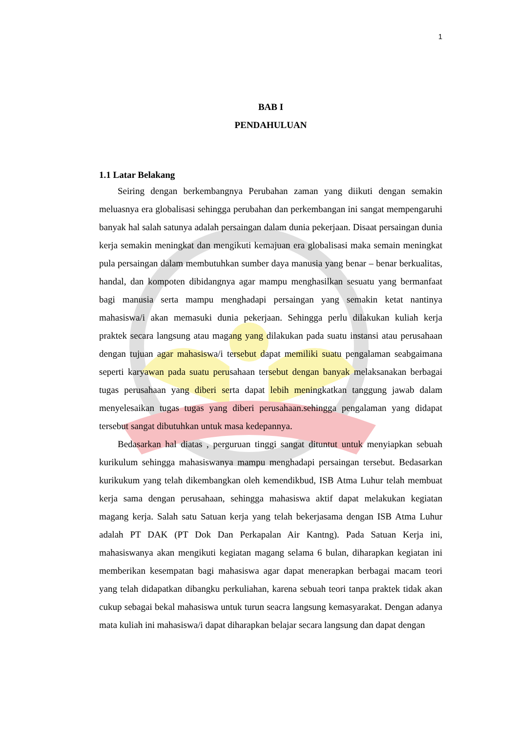1
BAB I
PENDAHULUAN
1.1 Latar Belakang
Seiring dengan berkembangnya Perubahan zaman yang diikuti dengan semakin meluasnya era globalisasi sehingga perubahan dan perkembangan ini sangat mempengaruhi banyak hal salah satunya adalah persaingan dalam dunia pekerjaan. Disaat persaingan dunia kerja semakin meningkat dan mengikuti kemajuan era globalisasi maka semain meningkat pula persaingan dalam membutuhkan sumber daya manusia yang benar – benar berkualitas, handal, dan kompoten dibidangnya agar mampu menghasilkan sesuatu yang bermanfaat bagi manusia serta mampu menghadapi persaingan yang semakin ketat nantinya mahasiswa/i akan memasuki dunia pekerjaan. Sehingga perlu dilakukan kuliah kerja praktek secara langsung atau magang yang dilakukan pada suatu instansi atau perusahaan dengan tujuan agar mahasiswa/i tersebut dapat memiliki suatu pengalaman seabgaimana seperti karyawan pada suatu perusahaan tersebut dengan banyak melaksanakan berbagai tugas perusahaan yang diberi serta dapat lebih meningkatkan tanggung jawab dalam menyelesaikan tugas tugas yang diberi perusahaan.sehingga pengalaman yang didapat tersebut sangat dibutuhkan untuk masa kedepannya.
Bedasarkan hal diatas , perguruan tinggi sangat dituntut untuk menyiapkan sebuah kurikulum sehingga mahasiswanya mampu menghadapi persaingan tersebut. Bedasarkan kurikukum yang telah dikembangkan oleh kemendikbud, ISB Atma Luhur telah membuat kerja sama dengan perusahaan, sehingga mahasiswa aktif dapat melakukan kegiatan magang kerja. Salah satu Satuan kerja yang telah bekerjasama dengan ISB Atma Luhur adalah PT DAK (PT Dok Dan Perkapalan Air Kantng). Pada Satuan Kerja ini, mahasiswanya akan mengikuti kegiatan magang selama 6 bulan, diharapkan kegiatan ini memberikan kesempatan bagi mahasiswa agar dapat menerapkan berbagai macam teori yang telah didapatkan dibangku perkuliahan, karena sebuah teori tanpa praktek tidak akan cukup sebagai bekal mahasiswa untuk turun seacra langsung kemasyarakat. Dengan adanya mata kuliah ini mahasiswa/i dapat diharapkan belajar secara langsung dan dapat dengan